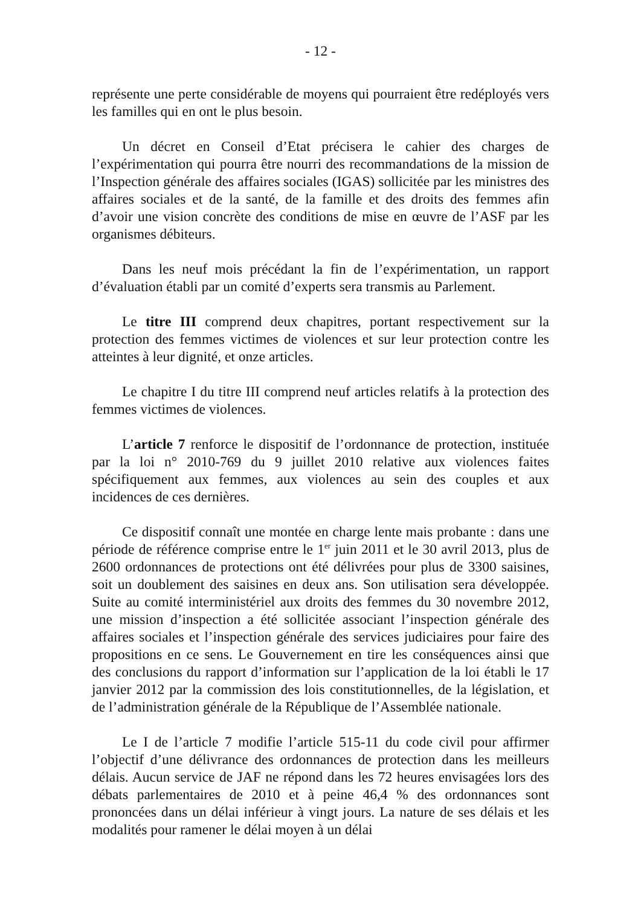- 12 -
représente une perte considérable de moyens qui pourraient être redéployés vers les familles qui en ont le plus besoin.
Un décret en Conseil d’Etat précisera le cahier des charges de l’expérimentation qui pourra être nourri des recommandations de la mission de l’Inspection générale des affaires sociales (IGAS) sollicitée par les ministres des affaires sociales et de la santé, de la famille et des droits des femmes afin d’avoir une vision concrète des conditions de mise en œuvre de l’ASF par les organismes débiteurs.
Dans les neuf mois précédant la fin de l’expérimentation, un rapport d’évaluation établi par un comité d’experts sera transmis au Parlement.
Le titre III comprend deux chapitres, portant respectivement sur la protection des femmes victimes de violences et sur leur protection contre les atteintes à leur dignité, et onze articles.
Le chapitre I du titre III comprend neuf articles relatifs à la protection des femmes victimes de violences.
L’article 7 renforce le dispositif de l’ordonnance de protection, instituée par la loi n° 2010-769 du 9 juillet 2010 relative aux violences faites spécifiquement aux femmes, aux violences au sein des couples et aux incidences de ces dernières.
Ce dispositif connaît une montée en charge lente mais probante : dans une période de référence comprise entre le 1<sup>er</sup> juin 2011 et le 30 avril 2013, plus de 2600 ordonnances de protections ont été délivrées pour plus de 3300 saisines, soit un doublement des saisines en deux ans. Son utilisation sera développée. Suite au comité interministériel aux droits des femmes du 30 novembre 2012, une mission d’inspection a été sollicitée associant l’inspection générale des affaires sociales et l’inspection générale des services judiciaires pour faire des propositions en ce sens. Le Gouvernement en tire les conséquences ainsi que des conclusions du rapport d’information sur l’application de la loi établi le 17 janvier 2012 par la commission des lois constitutionnelles, de la législation, et de l’administration générale de la République de l’Assemblée nationale.
Le I de l’article 7 modifie l’article 515-11 du code civil pour affirmer l’objectif d’une délivrance des ordonnances de protection dans les meilleurs délais. Aucun service de JAF ne répond dans les 72 heures envisagées lors des débats parlementaires de 2010 et à peine 46,4 % des ordonnances sont prononcées dans un délai inférieur à vingt jours. La nature de ses délais et les modalités pour ramener le délai moyen à un délai